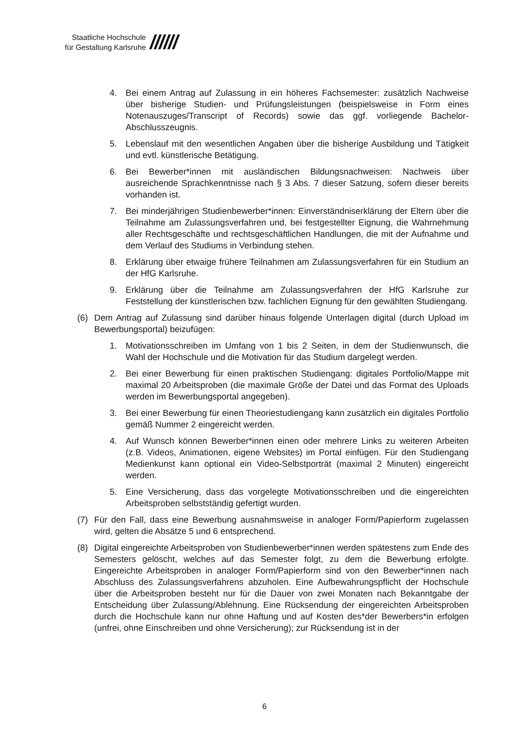Staatliche Hochschule
für Gestaltung Karlsruhe
//////
4. Bei einem Antrag auf Zulassung in ein höheres Fachsemester: zusätzlich Nachweise über bisherige Studien- und Prüfungsleistungen (beispielsweise in Form eines Notenauszuges/Transcript of Records) sowie das ggf. vorliegende Bachelor-Abschlusszeugnis.
5. Lebenslauf mit den wesentlichen Angaben über die bisherige Ausbildung und Tätigkeit und evtl. künstlerische Betätigung.
6. Bei Bewerber*innen mit ausländischen Bildungsnachweisen: Nachweis über ausreichende Sprachkenntnisse nach § 3 Abs. 7 dieser Satzung, sofern dieser bereits vorhanden ist.
7. Bei minderjährigen Studienbewerber*innen: Einverständniserklärung der Eltern über die Teilnahme am Zulassungsverfahren und, bei festgestellter Eignung, die Wahrnehmung aller Rechtsgeschäfte und rechtsgeschäftlichen Handlungen, die mit der Aufnahme und dem Verlauf des Studiums in Verbindung stehen.
8. Erklärung über etwaige frühere Teilnahmen am Zulassungsverfahren für ein Studium an der HfG Karlsruhe.
9. Erklärung über die Teilnahme am Zulassungsverfahren der HfG Karlsruhe zur Feststellung der künstlerischen bzw. fachlichen Eignung für den gewählten Studiengang.
(6) Dem Antrag auf Zulassung sind darüber hinaus folgende Unterlagen digital (durch Upload im Bewerbungsportal) beizufügen:
1. Motivationsschreiben im Umfang von 1 bis 2 Seiten, in dem der Studienwunsch, die Wahl der Hochschule und die Motivation für das Studium dargelegt werden.
2. Bei einer Bewerbung für einen praktischen Studiengang: digitales Portfolio/Mappe mit maximal 20 Arbeitsproben (die maximale Größe der Datei und das Format des Uploads werden im Bewerbungsportal angegeben).
3. Bei einer Bewerbung für einen Theoriestudiengang kann zusätzlich ein digitales Portfolio gemäß Nummer 2 eingereicht werden.
4. Auf Wunsch können Bewerber*innen einen oder mehrere Links zu weiteren Arbeiten (z.B. Videos, Animationen, eigene Websites) im Portal einfügen. Für den Studiengang Medienkunst kann optional ein Video-Selbstporträt (maximal 2 Minuten) eingereicht werden.
5. Eine Versicherung, dass das vorgelegte Motivationsschreiben und die eingereichten Arbeitsproben selbstständig gefertigt wurden.
(7) Für den Fall, dass eine Bewerbung ausnahmsweise in analoger Form/Papierform zugelassen wird, gelten die Absätze 5 und 6 entsprechend.
(8) Digital eingereichte Arbeitsproben von Studienbewerber*innen werden spätestens zum Ende des Semesters gelöscht, welches auf das Semester folgt, zu dem die Bewerbung erfolgte. Eingereichte Arbeitsproben in analoger Form/Papierform sind von den Bewerber*innen nach Abschluss des Zulassungsverfahrens abzuholen. Eine Aufbewahrungspflicht der Hochschule über die Arbeitsproben besteht nur für die Dauer von zwei Monaten nach Bekanntgabe der Entscheidung über Zulassung/Ablehnung. Eine Rücksendung der eingereichten Arbeitsproben durch die Hochschule kann nur ohne Haftung und auf Kosten des*der Bewerbers*in erfolgen (unfrei, ohne Einschreiben und ohne Versicherung); zur Rücksendung ist in der
6